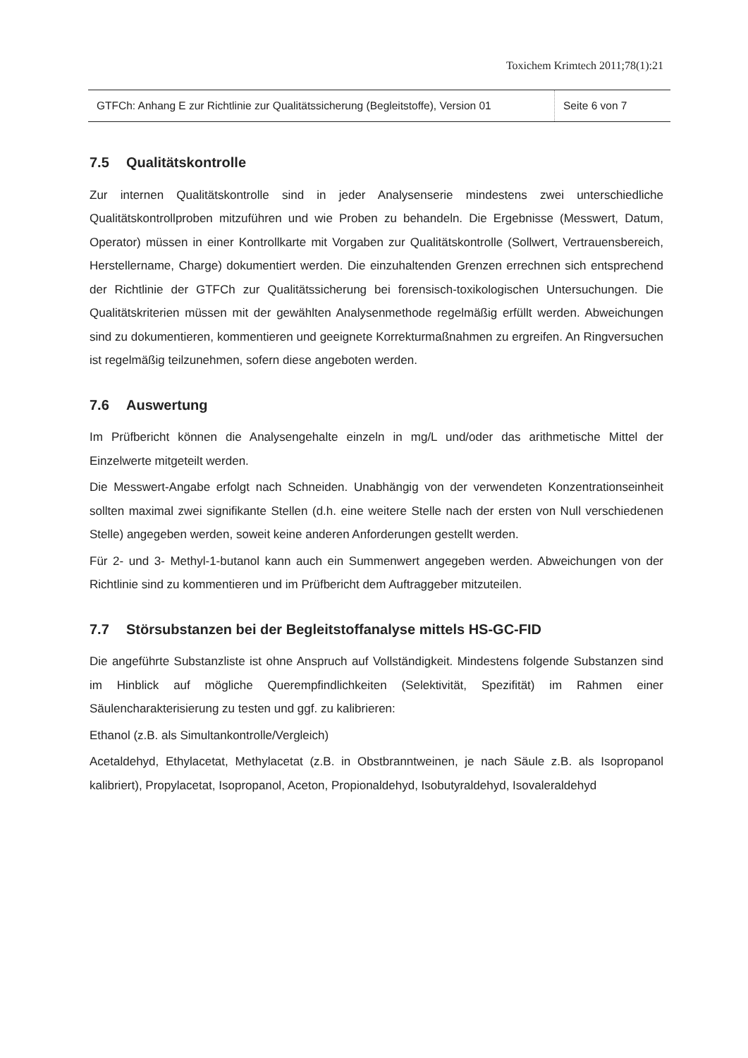Toxichem Krimtech 2011;78(1):21
GTFCh: Anhang E zur Richtlinie zur Qualitätssicherung (Begleitstoffe), Version 01
Seite 6 von 7
7.5 Qualitätskontrolle
Zur internen Qualitätskontrolle sind in jeder Analysenserie mindestens zwei unterschiedliche Qualitätskontrollproben mitzuführen und wie Proben zu behandeln. Die Ergebnisse (Messwert, Datum, Operator) müssen in einer Kontrollkarte mit Vorgaben zur Qualitätskontrolle (Sollwert, Vertrauensbereich, Herstellername, Charge) dokumentiert werden. Die einzuhaltenden Grenzen errechnen sich entsprechend der Richtlinie der GTFCh zur Qualitätssicherung bei forensisch-toxikologischen Untersuchungen. Die Qualitätskriterien müssen mit der gewählten Analysenmethode regelmäßig erfüllt werden. Abweichungen sind zu dokumentieren, kommentieren und geeignete Korrekturmaßnahmen zu ergreifen. An Ringversuchen ist regelmäßig teilzunehmen, sofern diese angeboten werden.
7.6 Auswertung
Im Prüfbericht können die Analysengehalte einzeln in mg/L und/oder das arithmetische Mittel der Einzelwerte mitgeteilt werden.
Die Messwert-Angabe erfolgt nach Schneiden. Unabhängig von der verwendeten Konzentrationseinheit sollten maximal zwei signifikante Stellen (d.h. eine weitere Stelle nach der ersten von Null verschiedenen Stelle) angegeben werden, soweit keine anderen Anforderungen gestellt werden.
Für 2- und 3- Methyl-1-butanol kann auch ein Summenwert angegeben werden. Abweichungen von der Richtlinie sind zu kommentieren und im Prüfbericht dem Auftraggeber mitzuteilen.
7.7 Störsubstanzen bei der Begleitstoffanalyse mittels HS-GC-FID
Die angeführte Substanzliste ist ohne Anspruch auf Vollständigkeit. Mindestens folgende Substanzen sind im Hinblick auf mögliche Querempfindlichkeiten (Selektivität, Spezifität) im Rahmen einer Säulencharakterisierung zu testen und ggf. zu kalibrieren:
Ethanol (z.B. als Simultankontrolle/Vergleich)
Acetaldehyd, Ethylacetat, Methylacetat (z.B. in Obstbranntweinen, je nach Säule z.B. als Isopropanol kalibriert), Propylacetat, Isopropanol, Aceton, Propionaldehyd, Isobutyraldehyd, Isovaleraldehyd